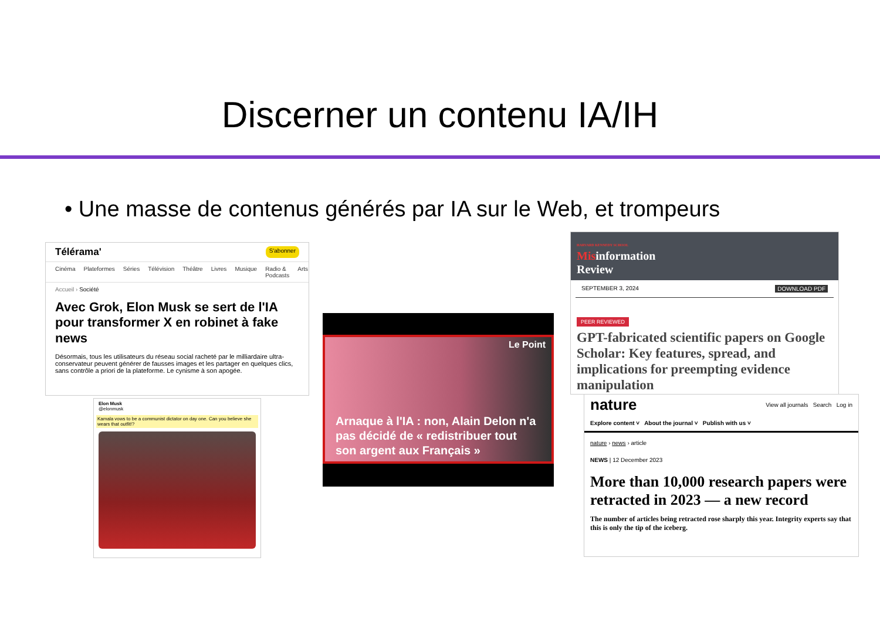Discerner un contenu IA/IH
• Une masse de contenus générés par IA sur le Web, et trompeurs
Télérama' S'abonner
Cinéma Plateformes Séries Télévision Théâtre Livres Musique Radio & Podcasts Arts
Accueil › Société
Avec Grok, Elon Musk se sert de l'IA pour transformer X en robinet à fake news
Désormais, tous les utilisateurs du réseau social racheté par le milliardaire ultra-conservateur peuvent générer de fausses images et les partager en quelques clics, sans contrôle a priori de la plateforme. Le cynisme à son apogée.
Elon Musk
@elonmusk
Kamala vows to be a communist dictator on day one. Can you believe she wears that outfit!?
Le Point
Arnaque à l'IA : non, Alain Delon n'a pas décidé de « redistribuer tout son argent aux Français »
HARVARD KENNEDY SCHOOL
Misinformation
Review
SEPTEMBER 3, 2024 DOWNLOAD PDF
PEER REVIEWED
GPT-fabricated scientific papers on Google Scholar: Key features, spread, and implications for preempting evidence manipulation
nature View all journals Search Log in
Explore content ˅ About the journal ˅ Publish with us ˅
nature › news › article
NEWS | 12 December 2023
More than 10,000 research papers were retracted in 2023 — a new record
The number of articles being retracted rose sharply this year. Integrity experts say that this is only the tip of the iceberg.